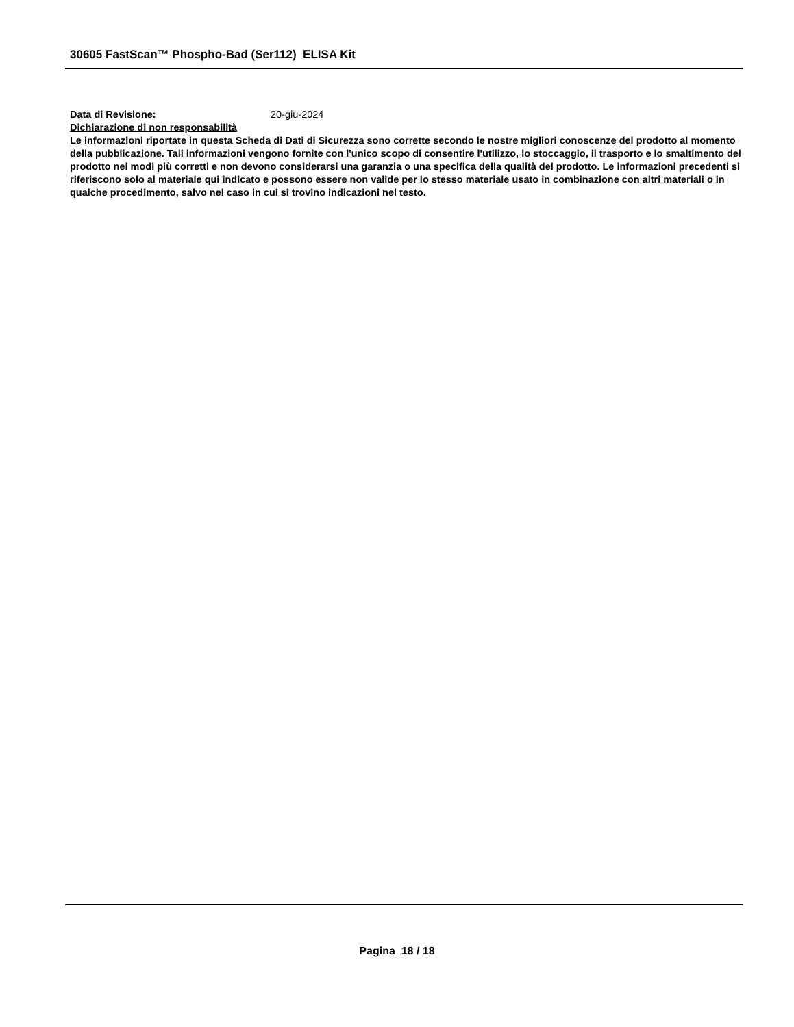30605 FastScan™ Phospho-Bad (Ser112) ELISA Kit
Data di Revisione: 20-giu-2024
Dichiarazione di non responsabilità
Le informazioni riportate in questa Scheda di Dati di Sicurezza sono corrette secondo le nostre migliori conoscenze del prodotto al momento della pubblicazione. Tali informazioni vengono fornite con l'unico scopo di consentire l'utilizzo, lo stoccaggio, il trasporto e lo smaltimento del prodotto nei modi più corretti e non devono considerarsi una garanzia o una specifica della qualità del prodotto. Le informazioni precedenti si riferiscono solo al materiale qui indicato e possono essere non valide per lo stesso materiale usato in combinazione con altri materiali o in qualche procedimento, salvo nel caso in cui si trovino indicazioni nel testo.
Pagina 18 / 18